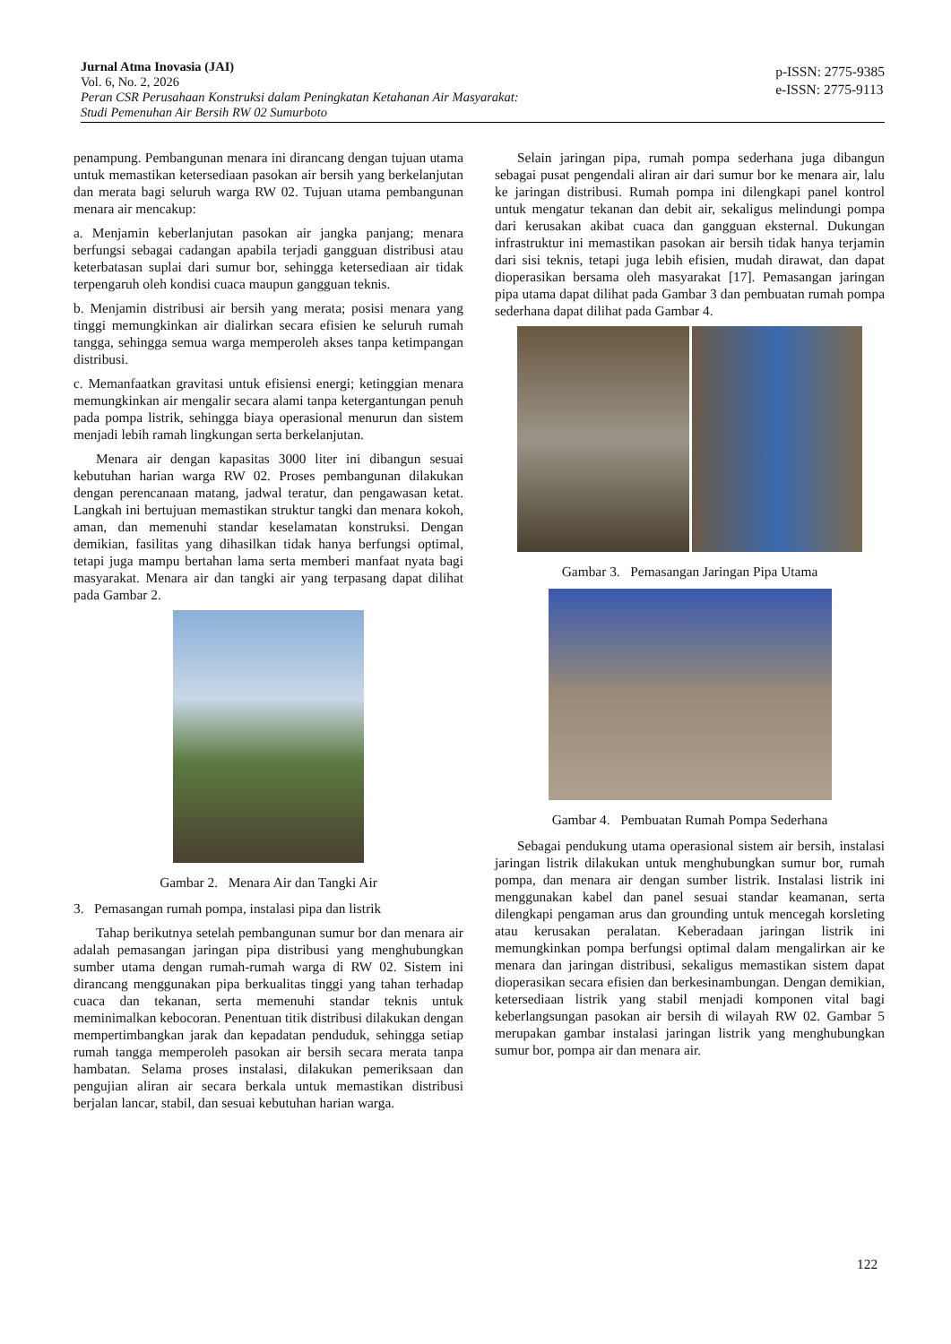Jurnal Atma Inovasia (JAI)
Vol. 6, No. 2, 2026
Peran CSR Perusahaan Konstruksi dalam Peningkatan Ketahanan Air Masyarakat:
Studi Pemenuhan Air Bersih RW 02 Sumurboto
p-ISSN: 2775-9385
e-ISSN: 2775-9113
penampung. Pembangunan menara ini dirancang dengan tujuan utama untuk memastikan ketersediaan pasokan air bersih yang berkelanjutan dan merata bagi seluruh warga RW 02. Tujuan utama pembangunan menara air mencakup:
a. Menjamin keberlanjutan pasokan air jangka panjang; menara berfungsi sebagai cadangan apabila terjadi gangguan distribusi atau keterbatasan suplai dari sumur bor, sehingga ketersediaan air tidak terpengaruh oleh kondisi cuaca maupun gangguan teknis.
b. Menjamin distribusi air bersih yang merata; posisi menara yang tinggi memungkinkan air dialirkan secara efisien ke seluruh rumah tangga, sehingga semua warga memperoleh akses tanpa ketimpangan distribusi.
c. Memanfaatkan gravitasi untuk efisiensi energi; ketinggian menara memungkinkan air mengalir secara alami tanpa ketergantungan penuh pada pompa listrik, sehingga biaya operasional menurun dan sistem menjadi lebih ramah lingkungan serta berkelanjutan.
Menara air dengan kapasitas 3000 liter ini dibangun sesuai kebutuhan harian warga RW 02. Proses pembangunan dilakukan dengan perencanaan matang, jadwal teratur, dan pengawasan ketat. Langkah ini bertujuan memastikan struktur tangki dan menara kokoh, aman, dan memenuhi standar keselamatan konstruksi. Dengan demikian, fasilitas yang dihasilkan tidak hanya berfungsi optimal, tetapi juga mampu bertahan lama serta memberi manfaat nyata bagi masyarakat. Menara air dan tangki air yang terpasang dapat dilihat pada Gambar 2.
Gambar 2. Menara Air dan Tangki Air
3. Pemasangan rumah pompa, instalasi pipa dan listrik
Tahap berikutnya setelah pembangunan sumur bor dan menara air adalah pemasangan jaringan pipa distribusi yang menghubungkan sumber utama dengan rumah-rumah warga di RW 02. Sistem ini dirancang menggunakan pipa berkualitas tinggi yang tahan terhadap cuaca dan tekanan, serta memenuhi standar teknis untuk meminimalkan kebocoran. Penentuan titik distribusi dilakukan dengan mempertimbangkan jarak dan kepadatan penduduk, sehingga setiap rumah tangga memperoleh pasokan air bersih secara merata tanpa hambatan. Selama proses instalasi, dilakukan pemeriksaan dan pengujian aliran air secara berkala untuk memastikan distribusi berjalan lancar, stabil, dan sesuai kebutuhan harian warga.
Selain jaringan pipa, rumah pompa sederhana juga dibangun sebagai pusat pengendali aliran air dari sumur bor ke menara air, lalu ke jaringan distribusi. Rumah pompa ini dilengkapi panel kontrol untuk mengatur tekanan dan debit air, sekaligus melindungi pompa dari kerusakan akibat cuaca dan gangguan eksternal. Dukungan infrastruktur ini memastikan pasokan air bersih tidak hanya terjamin dari sisi teknis, tetapi juga lebih efisien, mudah dirawat, dan dapat dioperasikan bersama oleh masyarakat [17]. Pemasangan jaringan pipa utama dapat dilihat pada Gambar 3 dan pembuatan rumah pompa sederhana dapat dilihat pada Gambar 4.
Gambar 3. Pemasangan Jaringan Pipa Utama
Gambar 4. Pembuatan Rumah Pompa Sederhana
Sebagai pendukung utama operasional sistem air bersih, instalasi jaringan listrik dilakukan untuk menghubungkan sumur bor, rumah pompa, dan menara air dengan sumber listrik. Instalasi listrik ini menggunakan kabel dan panel sesuai standar keamanan, serta dilengkapi pengaman arus dan grounding untuk mencegah korsleting atau kerusakan peralatan. Keberadaan jaringan listrik ini memungkinkan pompa berfungsi optimal dalam mengalirkan air ke menara dan jaringan distribusi, sekaligus memastikan sistem dapat dioperasikan secara efisien dan berkesinambungan. Dengan demikian, ketersediaan listrik yang stabil menjadi komponen vital bagi keberlangsungan pasokan air bersih di wilayah RW 02. Gambar 5 merupakan gambar instalasi jaringan listrik yang menghubungkan sumur bor, pompa air dan menara air.
122